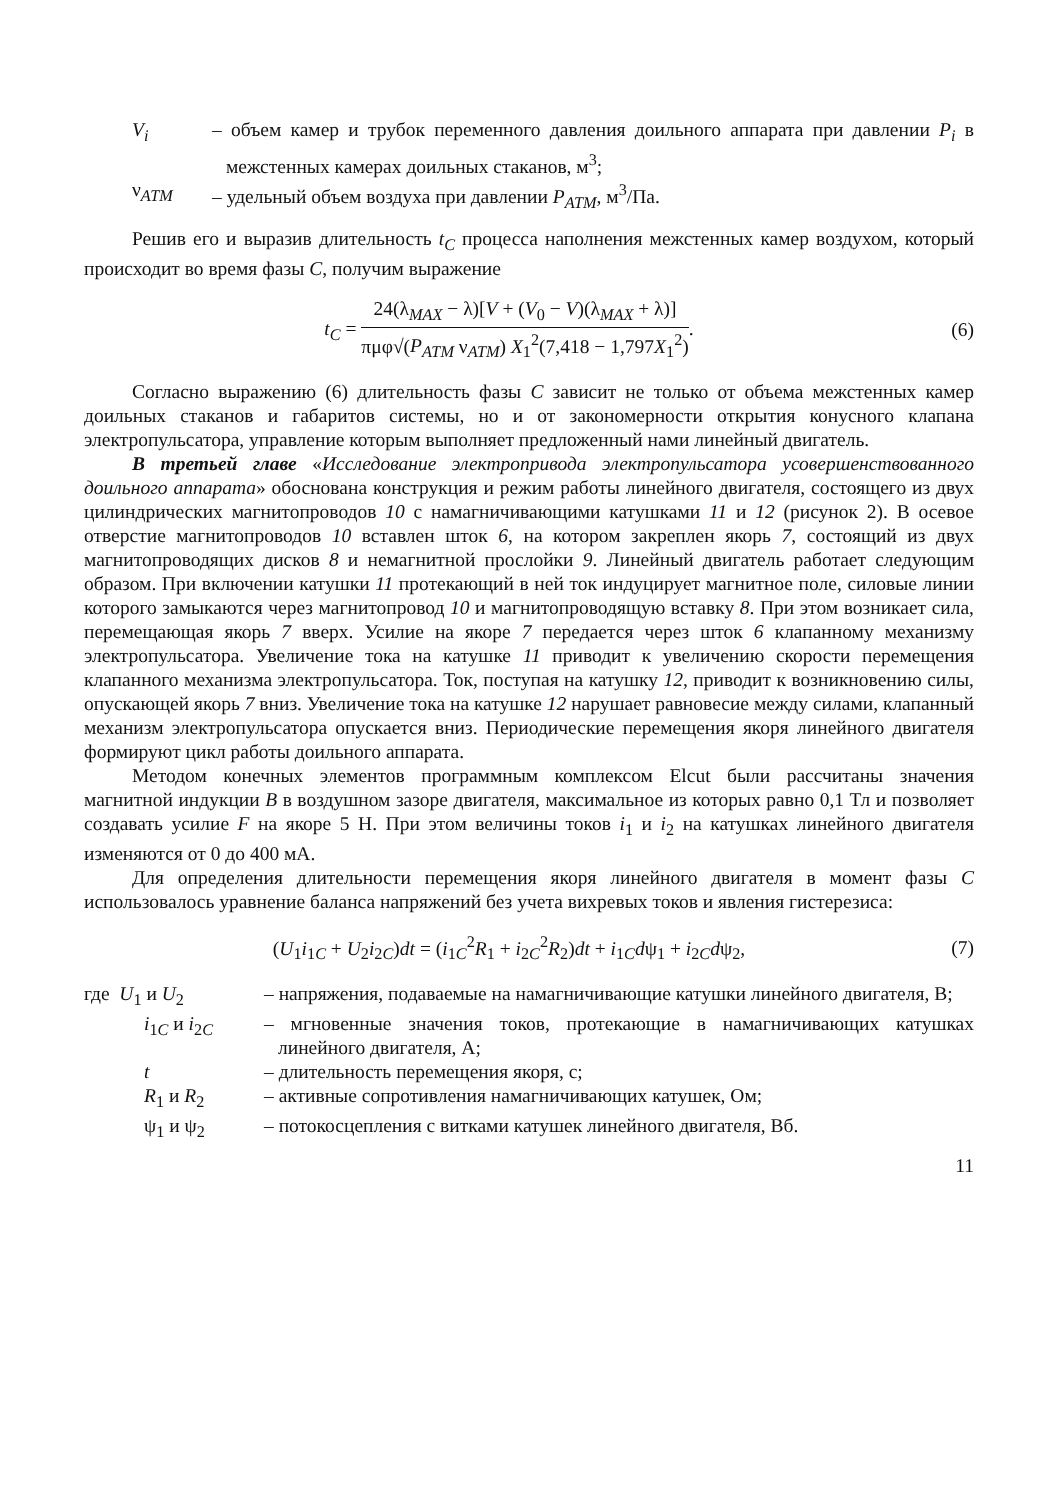V<sub>i</sub> – объем камер и трубок переменного давления доильного аппарата при давлении P<sub>i</sub> в межстенных камерах доильных стаканов, м<sup>3</sup>;
ν<sub>АТМ</sub> – удельный объем воздуха при давлении P<sub>АТМ</sub>, м<sup>3</sup>/Па.
Решив его и выразив длительность t<sub>C</sub> процесса наполнения межстенных камер воздухом, который происходит во время фазы C, получим выражение
t<sub>C</sub> = 24(λ<sub>MAX</sub> − λ)[V + (V<sub>0</sub> − V)(λ<sub>MAX</sub> + λ)] πμφ√(P<sub>ATM</sub> ν<sub>ATM</sub>) X<sub>1</sub><sup>2</sup>(7,418 − 1,797X<sub>1</sub><sup>2</sup>).
(6)
Согласно выражению (6) длительность фазы C зависит не только от объема межстенных камер доильных стаканов и габаритов системы, но и от закономерности открытия конусного клапана электропульсатора, управление которым выполняет предложенный нами линейный двигатель.
В третьей главе «Исследование электропривода электропульсатора усовершенствованного доильного аппарата» обоснована конструкция и режим работы линейного двигателя, состоящего из двух цилиндрических магнитопроводов 10 с намагничивающими катушками 11 и 12 (рисунок 2). В осевое отверстие магнитопроводов 10 вставлен шток 6, на котором закреплен якорь 7, состоящий из двух магнитопроводящих дисков 8 и немагнитной прослойки 9. Линейный двигатель работает следующим образом. При включении катушки 11 протекающий в ней ток индуцирует магнитное поле, силовые линии которого замыкаются через магнитопровод 10 и магнитопроводящую вставку 8. При этом возникает сила, перемещающая якорь 7 вверх. Усилие на якоре 7 передается через шток 6 клапанному механизму электропульсатора. Увеличение тока на катушке 11 приводит к увеличению скорости перемещения клапанного механизма электропульсатора. Ток, поступая на катушку 12, приводит к возникновению силы, опускающей якорь 7 вниз. Увеличение тока на катушке 12 нарушает равновесие между силами, клапанный механизм электропульсатора опускается вниз. Периодические перемещения якоря линейного двигателя формируют цикл работы доильного аппарата.
Методом конечных элементов программным комплексом Elcut были рассчитаны значения магнитной индукции B в воздушном зазоре двигателя, максимальное из которых равно 0,1 Тл и позволяет создавать усилие F на якоре 5 Н. При этом величины токов i<sub>1</sub> и i<sub>2</sub> на катушках линейного двигателя изменяются от 0 до 400 мА.
Для определения длительности перемещения якоря линейного двигателя в момент фазы C использовалось уравнение баланса напряжений без учета вихревых токов и явления гистерезиса:
(U<sub>1</sub>i<sub>1C</sub> + U<sub>2</sub>i<sub>2C</sub>)dt = (i<sub>1C</sub><sup>2</sup>R<sub>1</sub> + i<sub>2C</sub><sup>2</sup>R<sub>2</sub>)dt + i<sub>1C</sub>dψ<sub>1</sub> + i<sub>2C</sub>dψ<sub>2</sub>,
(7)
где U<sub>1</sub> и U<sub>2</sub> – напряжения, подаваемые на намагничивающие катушки линейного двигателя, В;
i<sub>1C</sub> и i<sub>2C</sub> – мгновенные значения токов, протекающие в намагничивающих катушках линейного двигателя, А;
t – длительность перемещения якоря, с;
R<sub>1</sub> и R<sub>2</sub> – активные сопротивления намагничивающих катушек, Ом;
ψ<sub>1</sub> и ψ<sub>2</sub> – потокосцепления с витками катушек линейного двигателя, Вб.
11